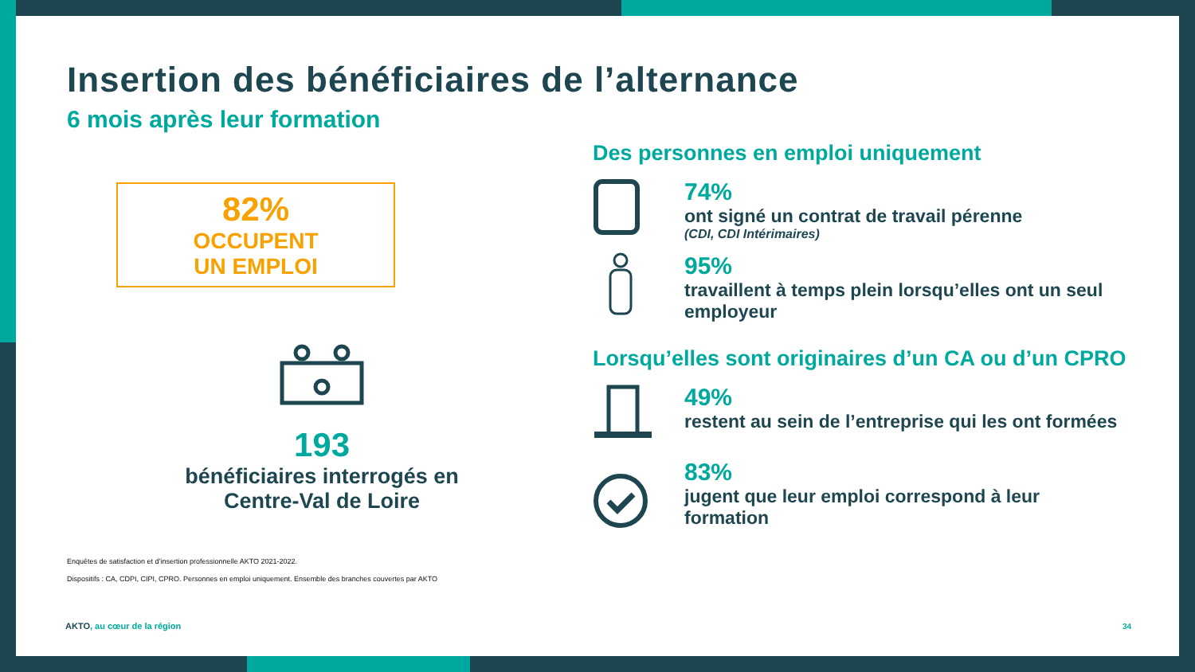Insertion des bénéficiaires de l’alternance
6 mois après leur formation
82%
OCCUPENT
UN EMPLOI
193
bénéficiaires interrogés en
Centre-Val de Loire
Enquêtes de satisfaction et d’insertion professionnelle AKTO 2021-2022.
Dispositifs : CA, CDPI, CIPI, CPRO. Personnes en emploi uniquement. Ensemble des branches couvertes par AKTO
Des personnes en emploi uniquement
74%
ont signé un contrat de travail pérenne
(CDI, CDI Intérimaires)
95%
travaillent à temps plein lorsqu’elles ont un seul employeur
Lorsqu’elles sont originaires d’un CA ou d’un CPRO
49%
restent au sein de l’entreprise qui les ont formées
83%
jugent que leur emploi correspond à leur formation
AKTO, au cœur de la région 34